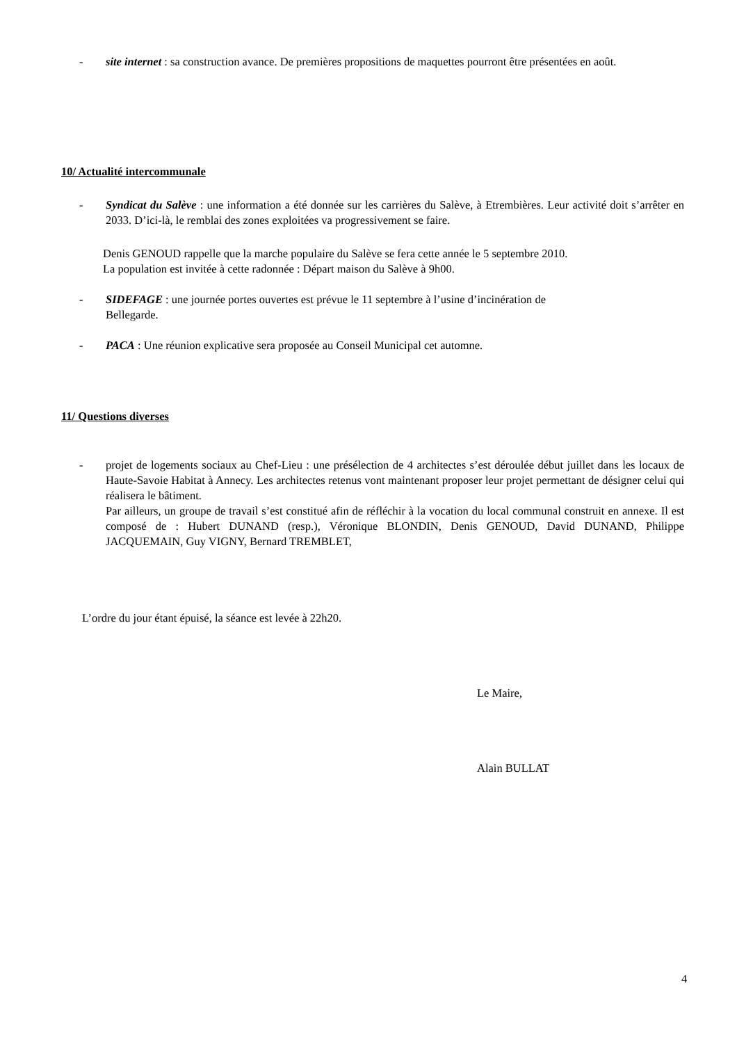- site internet : sa construction avance. De premières propositions de maquettes pourront être présentées en août.
10/ Actualité intercommunale
- Syndicat du Salève : une information a été donnée sur les carrières du Salève, à Etrembières. Leur activité doit s’arrêter en 2033. D’ici-là, le remblai des zones exploitées va progressivement se faire.
Denis GENOUD rappelle que la marche populaire du Salève se fera cette année le 5 septembre 2010.
La population est invitée à cette radonnée : Départ maison du Salève à 9h00.
- SIDEFAGE : une journée portes ouvertes est prévue le 11 septembre à l’usine d’incinération de
Bellegarde.
- PACA : Une réunion explicative sera proposée au Conseil Municipal cet automne.
11/ Questions diverses
- projet de logements sociaux au Chef-Lieu : une présélection de 4 architectes s’est déroulée début juillet dans les locaux de Haute-Savoie Habitat à Annecy. Les architectes retenus vont maintenant proposer leur projet permettant de désigner celui qui réalisera le bâtiment.
Par ailleurs, un groupe de travail s’est constitué afin de réfléchir à la vocation du local communal construit en annexe. Il est composé de : Hubert DUNAND (resp.), Véronique BLONDIN, Denis GENOUD, David DUNAND, Philippe JACQUEMAIN, Guy VIGNY, Bernard TREMBLET,
L’ordre du jour étant épuisé, la séance est levée à 22h20.
Le Maire,
Alain BULLAT
4